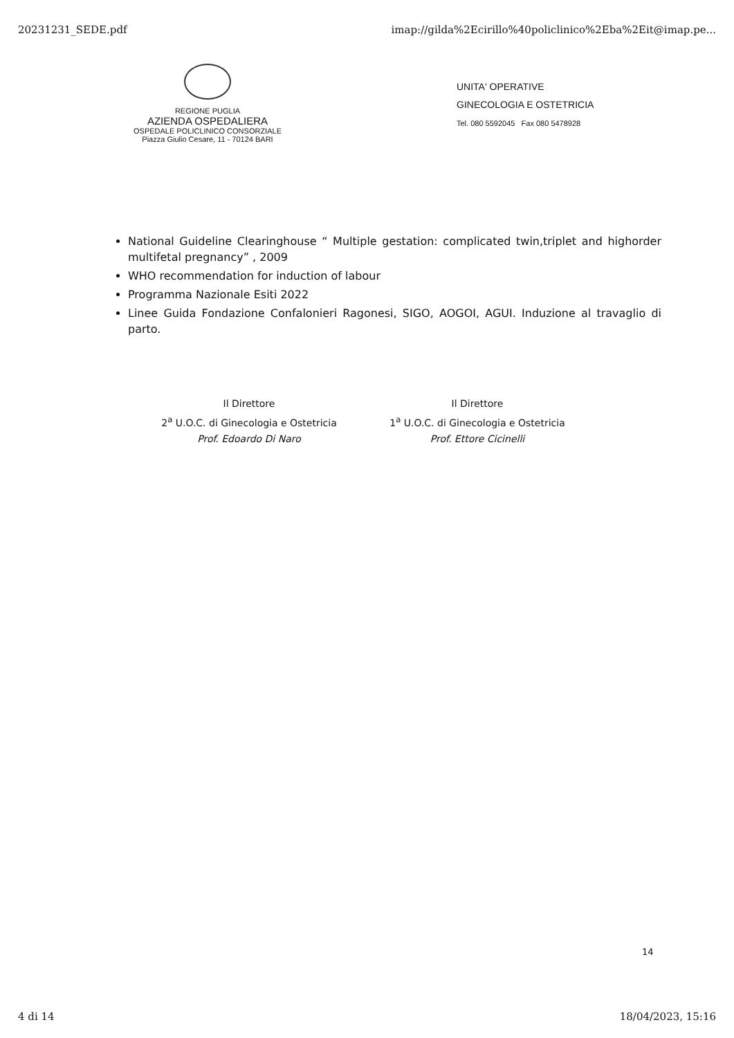20231231_SEDE.pdf imap://gilda%2Ecirillo%40policlinico%2Eba%2Eit@imap.pe...
REGIONE PUGLIA
AZIENDA OSPEDALIERA
OSPEDALE POLICLINICO CONSORZIALE
Piazza Giulio Cesare, 11 - 70124 BARI
UNITA' OPERATIVE
GINECOLOGIA E OSTETRICIA
Tel. 080 5592045 Fax 080 5478928
National Guideline Clearinghouse “ Multiple gestation: complicated twin,triplet and highorder multifetal pregnancy” , 2009
WHO recommendation for induction of labour
Programma Nazionale Esiti 2022
Linee Guida Fondazione Confalonieri Ragonesi, SIGO, AOGOI, AGUI. Induzione al travaglio di parto.
Il Direttore
2<sup>a</sup> U.O.C. di Ginecologia e Ostetricia
Prof. Edoardo Di Naro
Il Direttore
1<sup>a</sup> U.O.C. di Ginecologia e Ostetricia
Prof. Ettore Cicinelli
14
4 di 14 18/04/2023, 15:16